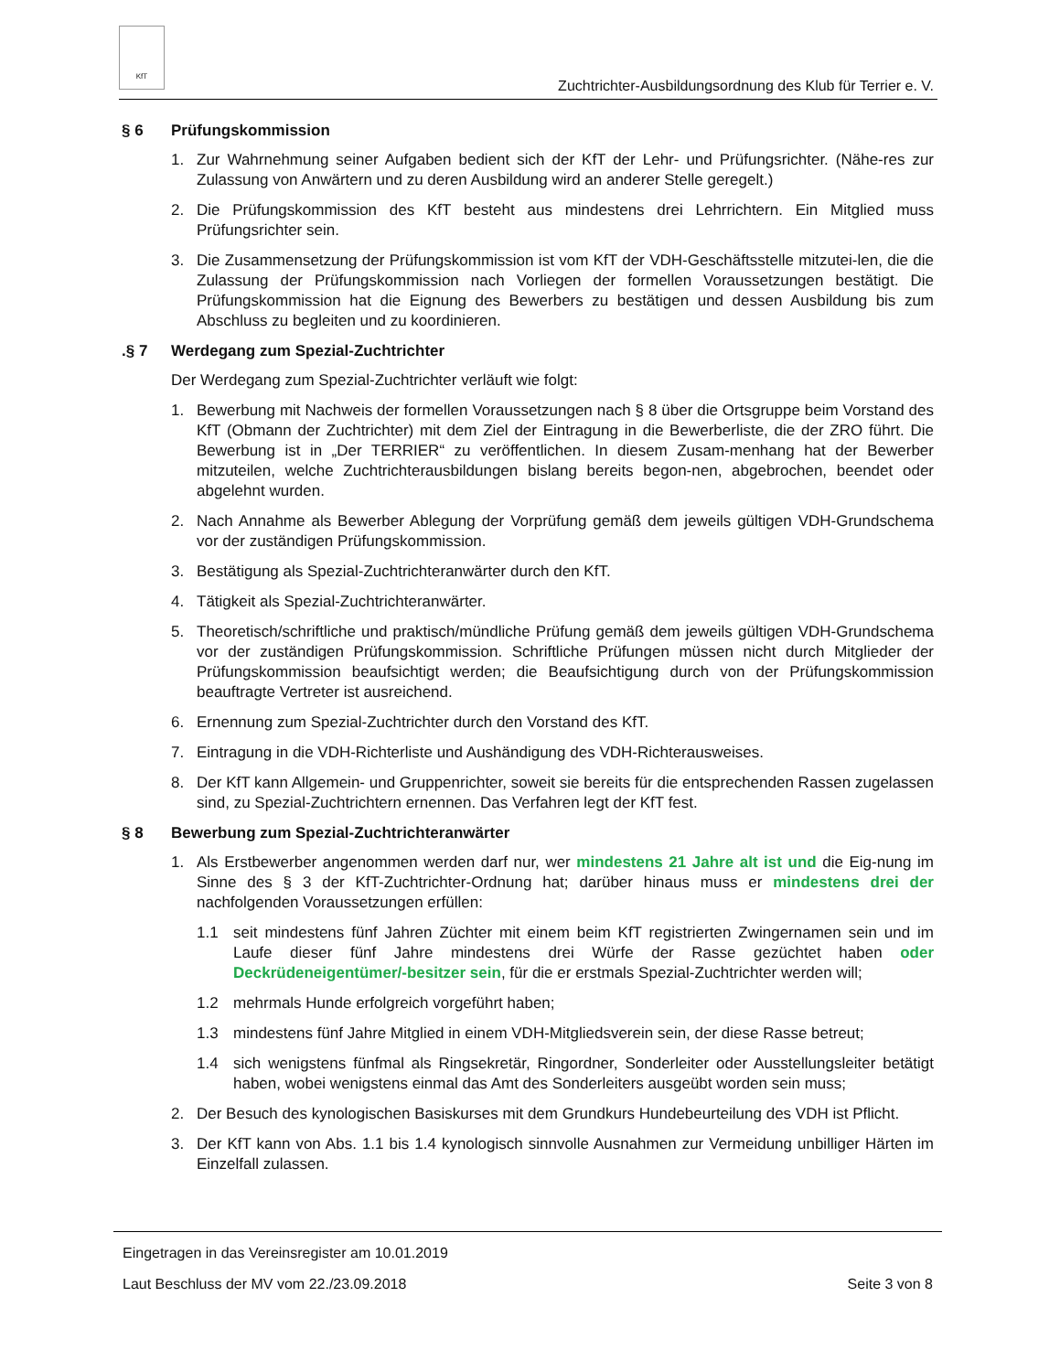KfT
Zuchtrichter-Ausbildungsordnung des Klub für Terrier e. V.
§ 6 Prüfungskommission
1. Zur Wahrnehmung seiner Aufgaben bedient sich der KfT der Lehr- und Prüfungsrichter. (Nähe-res zur Zulassung von Anwärtern und zu deren Ausbildung wird an anderer Stelle geregelt.)
2. Die Prüfungskommission des KfT besteht aus mindestens drei Lehrrichtern. Ein Mitglied muss Prüfungsrichter sein.
3. Die Zusammensetzung der Prüfungskommission ist vom KfT der VDH-Geschäftsstelle mitzutei-len, die die Zulassung der Prüfungskommission nach Vorliegen der formellen Voraussetzungen bestätigt. Die Prüfungskommission hat die Eignung des Bewerbers zu bestätigen und dessen Ausbildung bis zum Abschluss zu begleiten und zu koordinieren.
.§ 7 Werdegang zum Spezial-Zuchtrichter
Der Werdegang zum Spezial-Zuchtrichter verläuft wie folgt:
1. Bewerbung mit Nachweis der formellen Voraussetzungen nach § 8 über die Ortsgruppe beim Vorstand des KfT (Obmann der Zuchtrichter) mit dem Ziel der Eintragung in die Bewerberliste, die der ZRO führt. Die Bewerbung ist in „Der TERRIER“ zu veröffentlichen. In diesem Zusam-menhang hat der Bewerber mitzuteilen, welche Zuchtrichterausbildungen bislang bereits begon-nen, abgebrochen, beendet oder abgelehnt wurden.
2. Nach Annahme als Bewerber Ablegung der Vorprüfung gemäß dem jeweils gültigen VDH-Grundschema vor der zuständigen Prüfungskommission.
3. Bestätigung als Spezial-Zuchtrichteranwärter durch den KfT.
4. Tätigkeit als Spezial-Zuchtrichteranwärter.
5. Theoretisch/schriftliche und praktisch/mündliche Prüfung gemäß dem jeweils gültigen VDH-Grundschema vor der zuständigen Prüfungskommission. Schriftliche Prüfungen müssen nicht durch Mitglieder der Prüfungskommission beaufsichtigt werden; die Beaufsichtigung durch von der Prüfungskommission beauftragte Vertreter ist ausreichend.
6. Ernennung zum Spezial-Zuchtrichter durch den Vorstand des KfT.
7. Eintragung in die VDH-Richterliste und Aushändigung des VDH-Richterausweises.
8. Der KfT kann Allgemein- und Gruppenrichter, soweit sie bereits für die entsprechenden Rassen zugelassen sind, zu Spezial-Zuchtrichtern ernennen. Das Verfahren legt der KfT fest.
§ 8 Bewerbung zum Spezial-Zuchtrichteranwärter
1. Als Erstbewerber angenommen werden darf nur, wer mindestens 21 Jahre alt ist und die Eig-nung im Sinne des § 3 der KfT-Zuchtrichter-Ordnung hat; darüber hinaus muss er mindestens drei der nachfolgenden Voraussetzungen erfüllen:
1.1 seit mindestens fünf Jahren Züchter mit einem beim KfT registrierten Zwingernamen sein und im Laufe dieser fünf Jahre mindestens drei Würfe der Rasse gezüchtet haben oder Deckrüdeneigentümer/-besitzer sein, für die er erstmals Spezial-Zuchtrichter werden will;
1.2 mehrmals Hunde erfolgreich vorgeführt haben;
1.3 mindestens fünf Jahre Mitglied in einem VDH-Mitgliedsverein sein, der diese Rasse betreut;
1.4 sich wenigstens fünfmal als Ringsekretär, Ringordner, Sonderleiter oder Ausstellungsleiter betätigt haben, wobei wenigstens einmal das Amt des Sonderleiters ausgeübt worden sein muss;
2. Der Besuch des kynologischen Basiskurses mit dem Grundkurs Hundebeurteilung des VDH ist Pflicht.
3. Der KfT kann von Abs. 1.1 bis 1.4 kynologisch sinnvolle Ausnahmen zur Vermeidung unbilliger Härten im Einzelfall zulassen.
Eingetragen in das Vereinsregister am 10.01.2019
Laut Beschluss der MV vom 22./23.09.2018 Seite 3 von 8